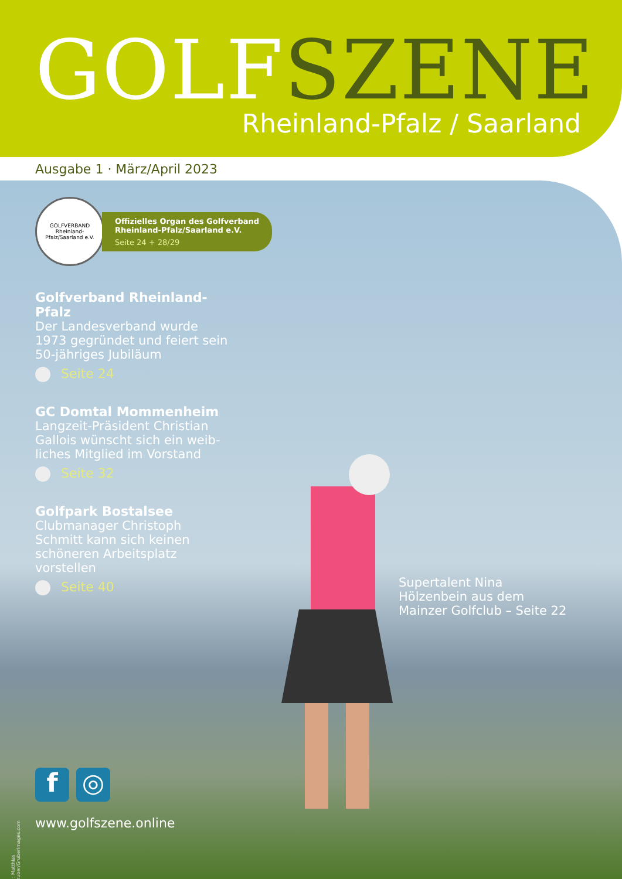GOLF SZENE Rheinland-Pfalz / Saarland
Ausgabe 1 · März/April 2023
GOLFVERBAND Rheinland-Pfalz/Saarland e.V.
Offizielles Organ des Golfverband
Rheinland-Pfalz/Saarland e.V.
Seite 24 + 28/29
Golfverband Rheinland-Pfalz
Der Landesverband wurde 1973 gegründet und feiert sein 50-jähriges Jubiläum
Seite 24
GC Domtal Mommenheim
Langzeit-Präsident Christian Gallois wünscht sich ein weib-liches Mitglied im Vorstand
Seite 32
Golfpark Bostalsee
Clubmanager Christoph Schmitt kann sich keinen schöneren Arbeitsplatz vorstellen
Seite 40
Supertalent Nina Hölzenbein aus dem Mainzer Golfclub – Seite 22
f ◎
www.golfszene.online
©: Matthias Gruber/GruberImages.com